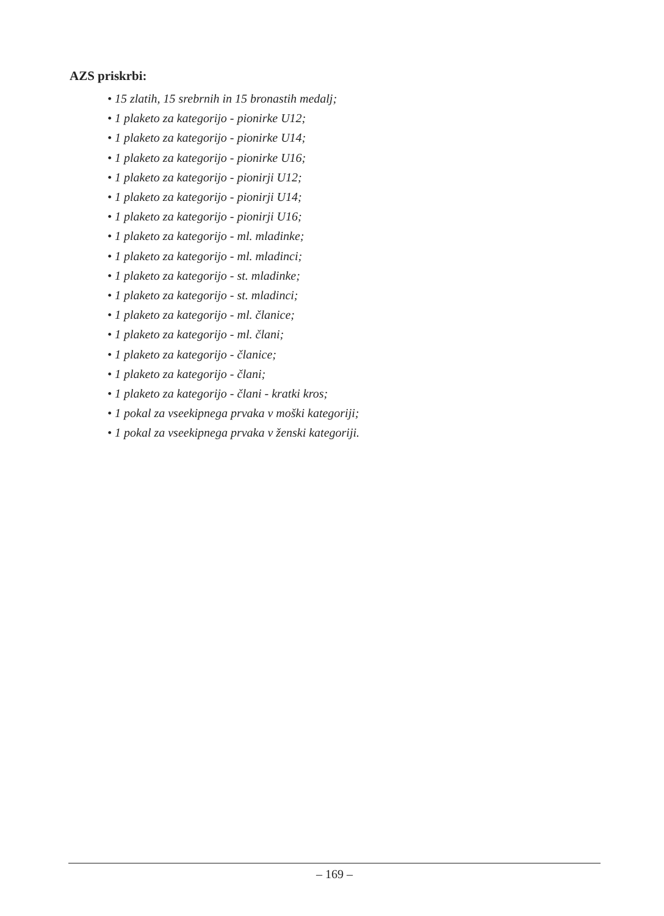AZS priskrbi:
• 15 zlatih, 15 srebrnih in 15 bronastih medalj;
• 1 plaketo za kategorijo - pionirke U12;
• 1 plaketo za kategorijo - pionirke U14;
• 1 plaketo za kategorijo - pionirke U16;
• 1 plaketo za kategorijo - pionirji U12;
• 1 plaketo za kategorijo - pionirji U14;
• 1 plaketo za kategorijo - pionirji U16;
• 1 plaketo za kategorijo - ml. mladinke;
• 1 plaketo za kategorijo - ml. mladinci;
• 1 plaketo za kategorijo - st. mladinke;
• 1 plaketo za kategorijo - st. mladinci;
• 1 plaketo za kategorijo - ml. članice;
• 1 plaketo za kategorijo - ml. člani;
• 1 plaketo za kategorijo - članice;
• 1 plaketo za kategorijo - člani;
• 1 plaketo za kategorijo - člani - kratki kros;
• 1 pokal za vseekipnega prvaka v moški kategoriji;
• 1 pokal za vseekipnega prvaka v ženski kategoriji.
– 169 –